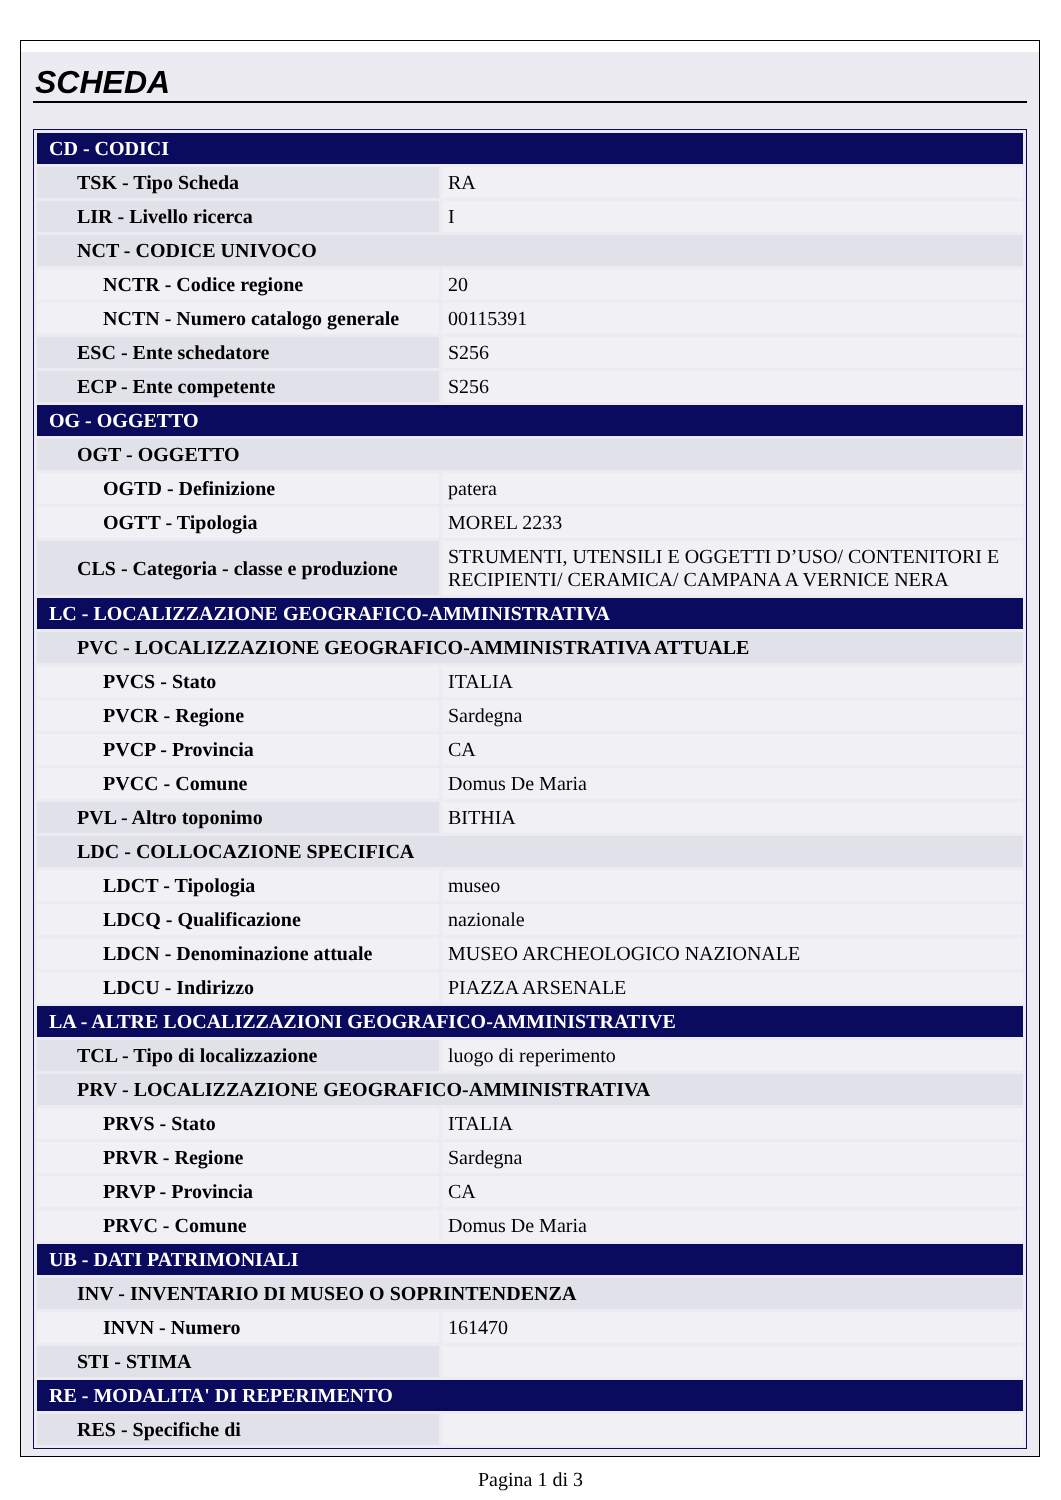SCHEDA
| CD - CODICI | |
| TSK - Tipo Scheda | RA |
| LIR - Livello ricerca | I |
| NCT - CODICE UNIVOCO | |
| NCTR - Codice regione | 20 |
| NCTN - Numero catalogo generale | 00115391 |
| ESC - Ente schedatore | S256 |
| ECP - Ente competente | S256 |
| OG - OGGETTO | |
| OGT - OGGETTO | |
| OGTD - Definizione | patera |
| OGTT - Tipologia | MOREL 2233 |
| CLS - Categoria - classe e produzione | STRUMENTI, UTENSILI E OGGETTI D’USO/ CONTENITORI E RECIPIENTI/ CERAMICA/ CAMPANA A VERNICE NERA |
| LC - LOCALIZZAZIONE GEOGRAFICO-AMMINISTRATIVA | |
| PVC - LOCALIZZAZIONE GEOGRAFICO-AMMINISTRATIVA ATTUALE | |
| PVCS - Stato | ITALIA |
| PVCR - Regione | Sardegna |
| PVCP - Provincia | CA |
| PVCC - Comune | Domus De Maria |
| PVL - Altro toponimo | BITHIA |
| LDC - COLLOCAZIONE SPECIFICA | |
| LDCT - Tipologia | museo |
| LDCQ - Qualificazione | nazionale |
| LDCN - Denominazione attuale | MUSEO ARCHEOLOGICO NAZIONALE |
| LDCU - Indirizzo | PIAZZA ARSENALE |
| LA - ALTRE LOCALIZZAZIONI GEOGRAFICO-AMMINISTRATIVE | |
| TCL - Tipo di localizzazione | luogo di reperimento |
| PRV - LOCALIZZAZIONE GEOGRAFICO-AMMINISTRATIVA | |
| PRVS - Stato | ITALIA |
| PRVR - Regione | Sardegna |
| PRVP - Provincia | CA |
| PRVC - Comune | Domus De Maria |
| UB - DATI PATRIMONIALI | |
| INV - INVENTARIO DI MUSEO O SOPRINTENDENZA | |
| INVN - Numero | 161470 |
| STI - STIMA | |
| RE - MODALITA' DI REPERIMENTO | |
| RES - Specifiche di | |
Pagina 1 di 3